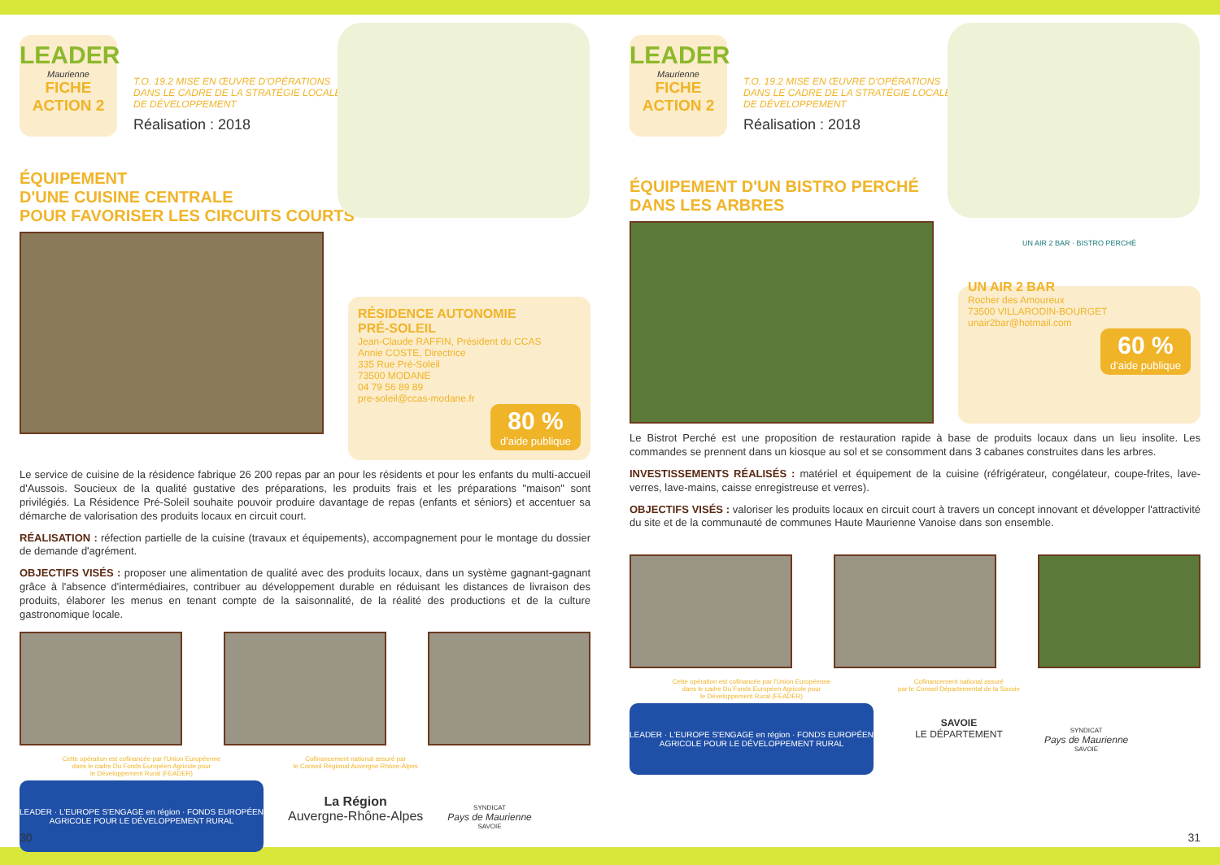LEADER
Maurienne
FICHE
ACTION 2
T.O. 19.2 MISE EN ŒUVRE D'OPÉRATIONS
DANS LE CADRE DE LA STRATÉGIE LOCALE
DE DÉVELOPPEMENT
Réalisation : 2018
ÉQUIPEMENT
D'UNE CUISINE CENTRALE
POUR FAVORISER LES CIRCUITS COURTS
RÉSIDENCE AUTONOMIE
PRÉ-SOLEIL
Jean-Claude RAFFIN, Président du CCAS
Annie COSTE, Directrice
335 Rue Pré-Soleil
73500 MODANE
04 79 56 89 89
pre-soleil@ccas-modane.fr
80 %
d'aide publique
Le service de cuisine de la résidence fabrique 26 200 repas par an pour les résidents et pour les enfants du multi-accueil d'Aussois. Soucieux de la qualité gustative des préparations, les produits frais et les préparations "maison" sont privilégiés. La Résidence Pré-Soleil souhaite pouvoir produire davantage de repas (enfants et séniors) et accentuer sa démarche de valorisation des produits locaux en circuit court.
RÉALISATION : réfection partielle de la cuisine (travaux et équipements), accompagnement pour le montage du dossier de demande d'agrément.
OBJECTIFS VISÉS : proposer une alimentation de qualité avec des produits locaux, dans un système gagnant-gagnant grâce à l'absence d'intermédiaires, contribuer au développement durable en réduisant les distances de livraison des produits, élaborer les menus en tenant compte de la saisonnalité, de la réalité des productions et de la culture gastronomique locale.
Cette opération est cofinancée par l'Union Européenne
dans le cadre Du Fonds Européen Agricole pour
le Développement Rural (FEADER)
LEADER · L'EUROPE S'ENGAGE en région · FONDS EUROPÉEN AGRICOLE POUR LE DÉVELOPPEMENT RURAL
Cofinancement national assuré par
le Conseil Régional Auvergne Rhône-Alpes
La Région
Auvergne-Rhône-Alpes
SYNDICAT
Pays de Maurienne
SAVOIE
30
LEADER
Maurienne
FICHE
ACTION 2
T.O. 19.2 MISE EN ŒUVRE D'OPÉRATIONS
DANS LE CADRE DE LA STRATÉGIE LOCALE
DE DÉVELOPPEMENT
Réalisation : 2018
ÉQUIPEMENT D'UN BISTRO PERCHÉ
DANS LES ARBRES
UN AIR 2 BAR · BISTRO PERCHÉ
UN AIR 2 BAR
Rocher des Amoureux
73500 VILLARODIN-BOURGET
unair2bar@hotmail.com
60 %
d'aide publique
Le Bistrot Perché est une proposition de restauration rapide à base de produits locaux dans un lieu insolite. Les commandes se prennent dans un kiosque au sol et se consomment dans 3 cabanes construites dans les arbres.
INVESTISSEMENTS RÉALISÉS : matériel et équipement de la cuisine (réfrigérateur, congélateur, coupe-frites, lave-verres, lave-mains, caisse enregistreuse et verres).
OBJECTIFS VISÉS : valoriser les produits locaux en circuit court à travers un concept innovant et développer l'attractivité du site et de la communauté de communes Haute Maurienne Vanoise dans son ensemble.
Cette opération est cofinancée par l'Union Européenne
dans le cadre Du Fonds Européen Agricole pour
le Développement Rural (FEADER)
LEADER · L'EUROPE S'ENGAGE en région · FONDS EUROPÉEN AGRICOLE POUR LE DÉVELOPPEMENT RURAL
Cofinancement national assuré
par le Conseil Départemental de la Savoie
SAVOIE
LE DÉPARTEMENT
SYNDICAT
Pays de Maurienne
SAVOIE
31